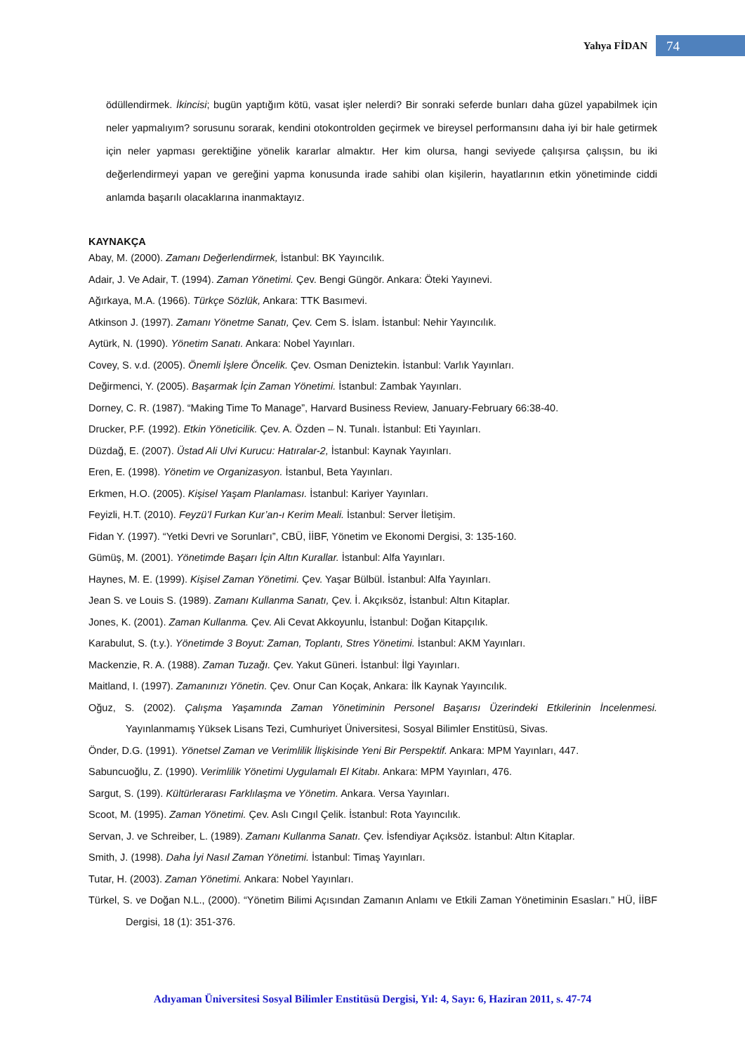Yahya FİDAN 74
ödüllendirmek. İkincisi; bugün yaptığım kötü, vasat işler nelerdi? Bir sonraki seferde bunları daha güzel yapabilmek için neler yapmalıyım? sorusunu sorarak, kendini otokontrolden geçirmek ve bireysel performansını daha iyi bir hale getirmek için neler yapması gerektiğine yönelik kararlar almaktır. Her kim olursa, hangi seviyede çalışırsa çalışsın, bu iki değerlendirmeyi yapan ve gereğini yapma konusunda irade sahibi olan kişilerin, hayatlarının etkin yönetiminde ciddi anlamda başarılı olacaklarına inanmaktayız.
KAYNAKÇA
Abay, M. (2000). Zamanı Değerlendirmek, İstanbul: BK Yayıncılık.
Adair, J. Ve Adair, T. (1994). Zaman Yönetimi. Çev. Bengi Güngör. Ankara: Öteki Yayınevi.
Ağırkaya, M.A. (1966). Türkçe Sözlük, Ankara: TTK Basımevi.
Atkinson J. (1997). Zamanı Yönetme Sanatı, Çev. Cem S. İslam. İstanbul: Nehir Yayıncılık.
Aytürk, N. (1990). Yönetim Sanatı. Ankara: Nobel Yayınları.
Covey, S. v.d. (2005). Önemli İşlere Öncelik. Çev. Osman Deniztekin. İstanbul: Varlık Yayınları.
Değirmenci, Y. (2005). Başarmak İçin Zaman Yönetimi. İstanbul: Zambak Yayınları.
Dorney, C. R. (1987). “Making Time To Manage”, Harvard Business Review, January-February 66:38-40.
Drucker, P.F. (1992). Etkin Yöneticilik. Çev. A. Özden – N. Tunalı. İstanbul: Eti Yayınları.
Düzdağ, E. (2007). Üstad Ali Ulvi Kurucu: Hatıralar-2, İstanbul: Kaynak Yayınları.
Eren, E. (1998). Yönetim ve Organizasyon. İstanbul, Beta Yayınları.
Erkmen, H.O. (2005). Kişisel Yaşam Planlaması. İstanbul: Kariyer Yayınları.
Feyizli, H.T. (2010). Feyzü’l Furkan Kur’an-ı Kerim Meali. İstanbul: Server İletişim.
Fidan Y. (1997). “Yetki Devri ve Sorunları”, CBÜ, İİBF, Yönetim ve Ekonomi Dergisi, 3: 135-160.
Gümüş, M. (2001). Yönetimde Başarı İçin Altın Kurallar. İstanbul: Alfa Yayınları.
Haynes, M. E. (1999). Kişisel Zaman Yönetimi. Çev. Yaşar Bülbül. İstanbul: Alfa Yayınları.
Jean S. ve Louis S. (1989). Zamanı Kullanma Sanatı, Çev. İ. Akçıksöz, İstanbul: Altın Kitaplar.
Jones, K. (2001). Zaman Kullanma. Çev. Ali Cevat Akkoyunlu, İstanbul: Doğan Kitapçılık.
Karabulut, S. (t.y.). Yönetimde 3 Boyut: Zaman, Toplantı, Stres Yönetimi. İstanbul: AKM Yayınları.
Mackenzie, R. A. (1988). Zaman Tuzağı. Çev. Yakut Güneri. İstanbul: İlgi Yayınları.
Maitland, I. (1997). Zamanınızı Yönetin. Çev. Onur Can Koçak, Ankara: İlk Kaynak Yayıncılık.
Oğuz, S. (2002). Çalışma Yaşamında Zaman Yönetiminin Personel Başarısı Üzerindeki Etkilerinin İncelenmesi. Yayınlanmamış Yüksek Lisans Tezi, Cumhuriyet Üniversitesi, Sosyal Bilimler Enstitüsü, Sivas.
Önder, D.G. (1991). Yönetsel Zaman ve Verimlilik İlişkisinde Yeni Bir Perspektif. Ankara: MPM Yayınları, 447.
Sabuncuoğlu, Z. (1990). Verimlilik Yönetimi Uygulamalı El Kitabı. Ankara: MPM Yayınları, 476.
Sargut, S. (199). Kültürlerarası Farklılaşma ve Yönetim. Ankara. Versa Yayınları.
Scoot, M. (1995). Zaman Yönetimi. Çev. Aslı Cıngıl Çelik. İstanbul: Rota Yayıncılık.
Servan, J. ve Schreiber, L. (1989). Zamanı Kullanma Sanatı. Çev. İsfendiyar Açıksöz. İstanbul: Altın Kitaplar.
Smith, J. (1998). Daha İyi Nasıl Zaman Yönetimi. İstanbul: Timaş Yayınları.
Tutar, H. (2003). Zaman Yönetimi. Ankara: Nobel Yayınları.
Türkel, S. ve Doğan N.L., (2000). “Yönetim Bilimi Açısından Zamanın Anlamı ve Etkili Zaman Yönetiminin Esasları.” HÜ, İİBF Dergisi, 18 (1): 351-376.
Adıyaman Üniversitesi Sosyal Bilimler Enstitüsü Dergisi, Yıl: 4, Sayı: 6, Haziran 2011, s. 47-74